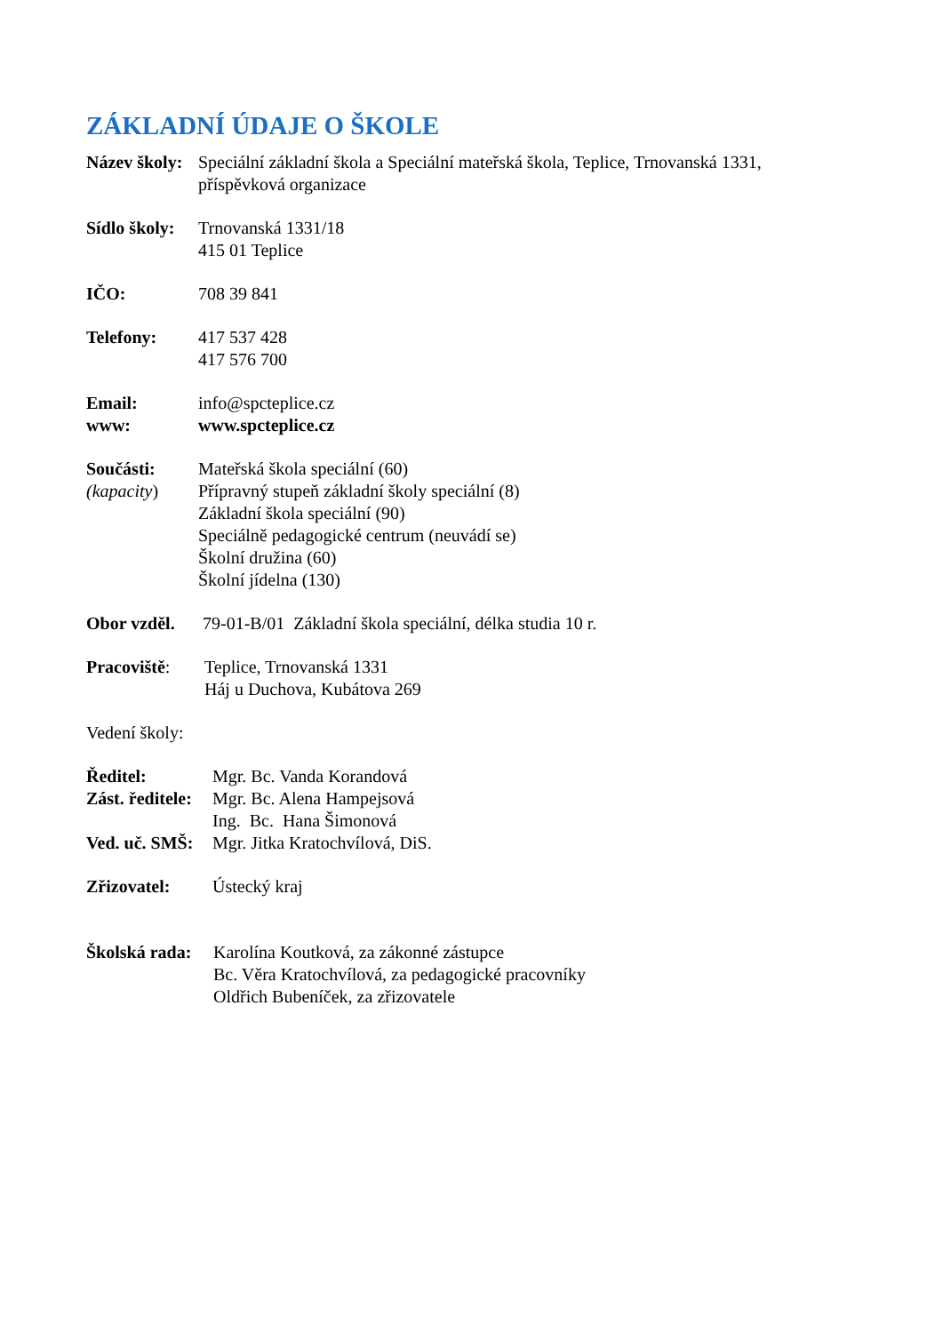ZÁKLADNÍ ÚDAJE O ŠKOLE
Název školy:
Speciální základní škola a Speciální mateřská škola, Teplice, Trnovanská 1331,
příspěvková organizace
Sídlo školy:
Trnovanská 1331/18
415 01 Teplice
IČO: 708 39 841
Telefony: 417 537 428
417 576 700
Email:
www:
info@spcteplice.cz
www.spcteplice.cz
Součásti:
(kapacity)
Mateřská škola speciální (60)
Přípravný stupeň základní školy speciální (8)
Základní škola speciální (90)
Speciálně pedagogické centrum (neuvádí se)
Školní družina (60)
Školní jídelna (130)
Obor vzděl.
79-01-B/01 Základní škola speciální, délka studia 10 r.
Pracoviště: Teplice, Trnovanská 1331
Háj u Duchova, Kubátova 269
Vedení školy:
Ředitel:
Zást. ředitele:
Ved. uč. SMŠ:
Mgr. Bc. Vanda Korandová
Mgr. Bc. Alena Hampejsová
Ing. Bc. Hana Šimonová
Mgr. Jitka Kratochvílová, DiS.
Zřizovatel: Ústecký kraj
Školská rada:
Karolína Koutková, za zákonné zástupce
Bc. Věra Kratochvílová, za pedagogické pracovníky
Oldřich Bubeníček, za zřizovatele